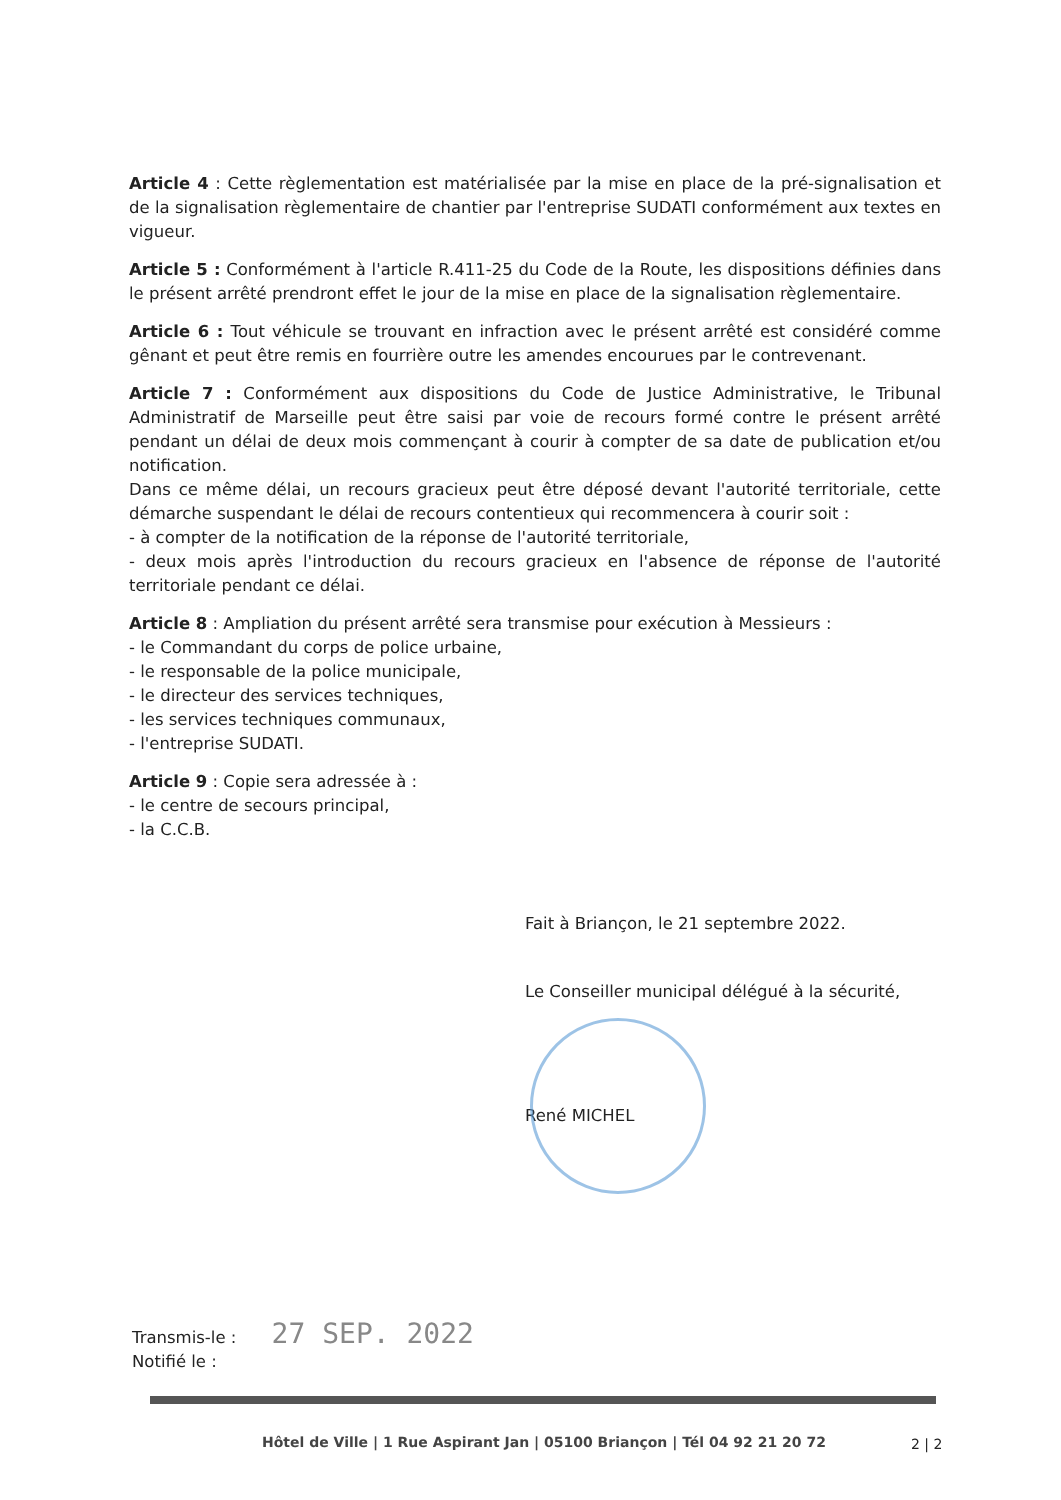Article 4 : Cette règlementation est matérialisée par la mise en place de la pré-signalisation et de la signalisation règlementaire de chantier par l'entreprise SUDATI conformément aux textes en vigueur.
Article 5 : Conformément à l'article R.411-25 du Code de la Route, les dispositions définies dans le présent arrêté prendront effet le jour de la mise en place de la signalisation règlementaire.
Article 6 : Tout véhicule se trouvant en infraction avec le présent arrêté est considéré comme gênant et peut être remis en fourrière outre les amendes encourues par le contrevenant.
Article 7 : Conformément aux dispositions du Code de Justice Administrative, le Tribunal Administratif de Marseille peut être saisi par voie de recours formé contre le présent arrêté pendant un délai de deux mois commençant à courir à compter de sa date de publication et/ou notification.
Dans ce même délai, un recours gracieux peut être déposé devant l'autorité territoriale, cette démarche suspendant le délai de recours contentieux qui recommencera à courir soit :
- à compter de la notification de la réponse de l'autorité territoriale,
- deux mois après l'introduction du recours gracieux en l'absence de réponse de l'autorité territoriale pendant ce délai.
Article 8 : Ampliation du présent arrêté sera transmise pour exécution à Messieurs :
- le Commandant du corps de police urbaine,
- le responsable de la police municipale,
- le directeur des services techniques,
- les services techniques communaux,
- l'entreprise SUDATI.
Article 9 : Copie sera adressée à :
- le centre de secours principal,
- la C.C.B.
Fait à Briançon, le 21 septembre 2022.
Le Conseiller municipal délégué à la sécurité,
René MICHEL
Transmis-le : 27 SEP. 2022
Notifié le :
Hôtel de Ville | 1 Rue Aspirant Jan | 05100 Briançon | Tél 04 92 21 20 72
2 | 2